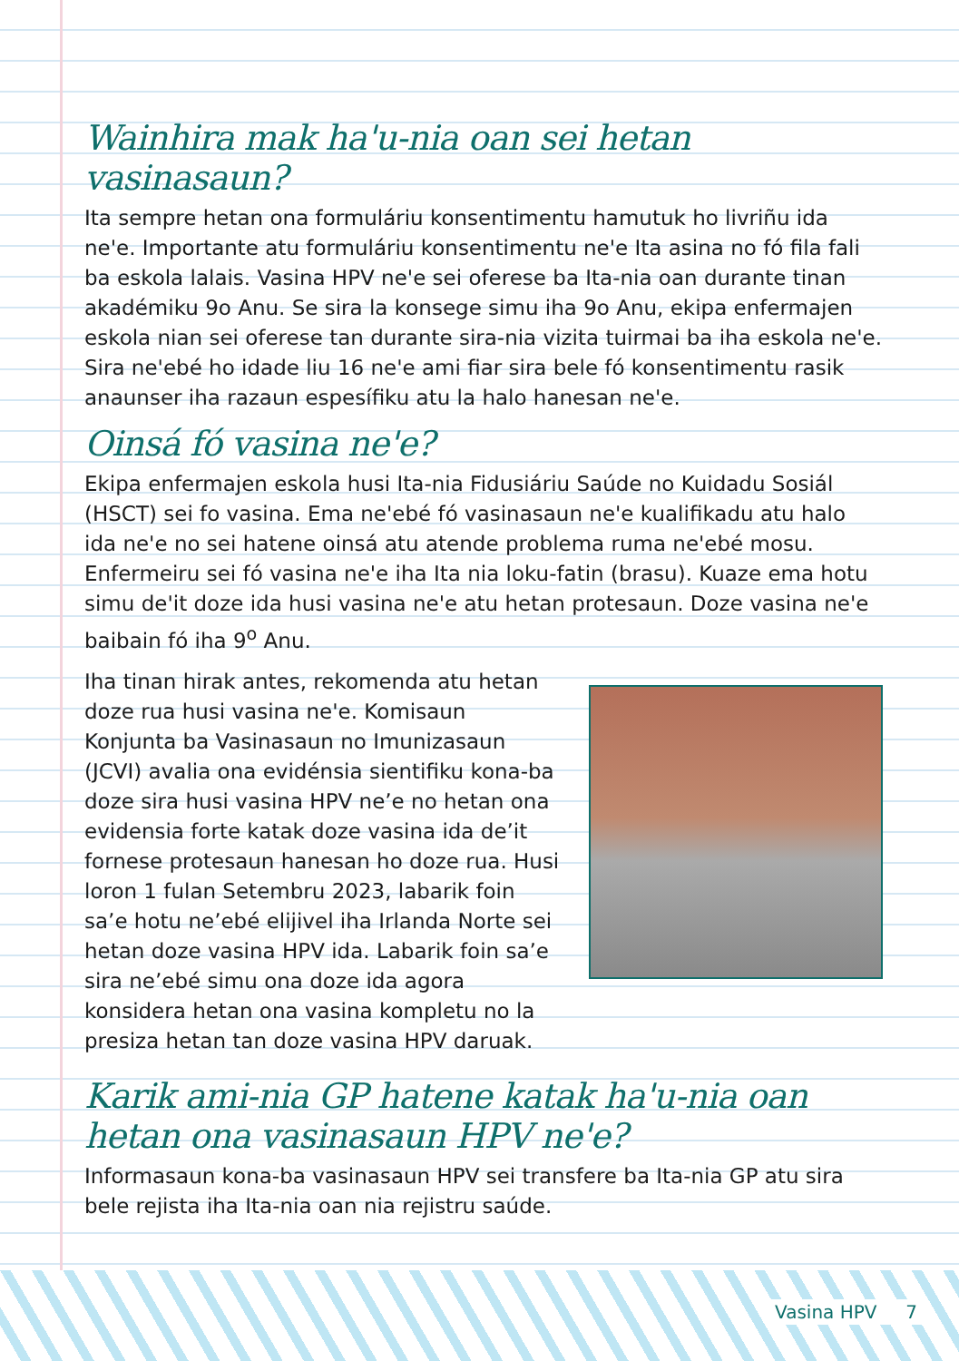Wainhira mak ha'u-nia oan sei hetan vasinasaun?
Ita sempre hetan ona formuláriu konsentimentu hamutuk ho livriñu ida ne'e. Importante atu formuláriu konsentimentu ne'e Ita asina no fó fila fali ba eskola lalais. Vasina HPV ne'e sei oferese ba Ita-nia oan durante tinan akadémiku 9o Anu. Se sira la konsege simu iha 9o Anu, ekipa enfermajen eskola nian sei oferese tan durante sira-nia vizita tuirmai ba iha eskola ne'e. Sira ne'ebé ho idade liu 16 ne'e ami fiar sira bele fó konsentimentu rasik anaunser iha razaun espesífiku atu la halo hanesan ne'e.
Oinsá fó vasina ne'e?
Ekipa enfermajen eskola husi Ita-nia Fidusiáriu Saúde no Kuidadu Sosiál (HSCT) sei fo vasina. Ema ne'ebé fó vasinasaun ne'e kualifikadu atu halo ida ne'e no sei hatene oinsá atu atende problema ruma ne'ebé mosu. Enfermeiru sei fó vasina ne'e iha Ita nia loku-fatin (brasu). Kuaze ema hotu simu de'it doze ida husi vasina ne'e atu hetan protesaun. Doze vasina ne'e baibain fó iha 9<sup>o</sup> Anu.
Iha tinan hirak antes, rekomenda atu hetan doze rua husi vasina ne'e. Komisaun Konjunta ba Vasinasaun no Imunizasaun (JCVI) avalia ona evidénsia sientifiku kona-ba doze sira husi vasina HPV ne’e no hetan ona evidensia forte katak doze vasina ida de’it fornese protesaun hanesan ho doze rua. Husi loron 1 fulan Setembru 2023, labarik foin sa’e hotu ne’ebé elijivel iha Irlanda Norte sei hetan doze vasina HPV ida. Labarik foin sa’e sira ne’ebé simu ona doze ida agora konsidera hetan ona vasina kompletu no la presiza hetan tan doze vasina HPV daruak.
Karik ami-nia GP hatene katak ha'u-nia oan
hetan ona vasinasaun HPV ne'e?
Informasaun kona-ba vasinasaun HPV sei transfere ba Ita-nia GP atu sira bele rejista iha Ita-nia oan nia rejistru saúde.
Vasina HPV 7